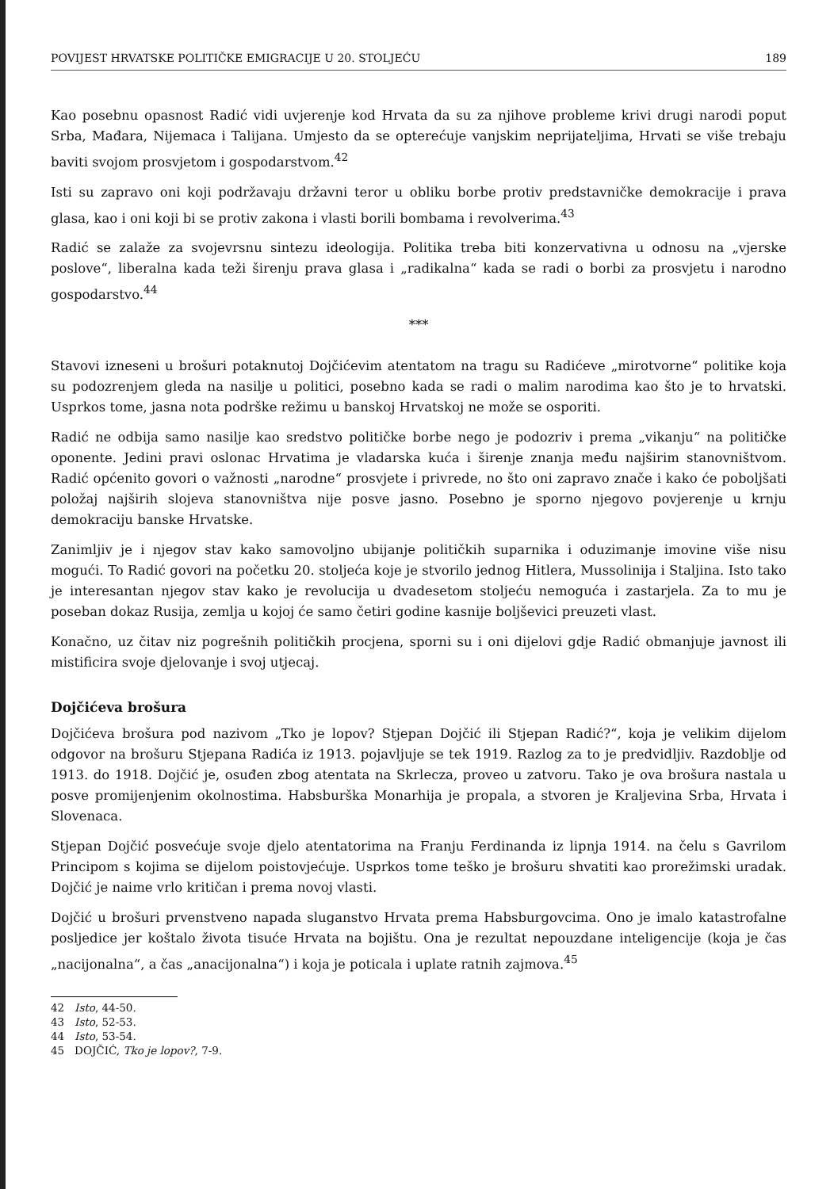POVIJEST HRVATSKE POLITIČKE EMIGRACIJE U 20. STOLJEĆU 189
Kao posebnu opasnost Radić vidi uvjerenje kod Hrvata da su za njihove probleme krivi drugi narodi poput Srba, Mađara, Nijemaca i Talijana. Umjesto da se opterećuje vanjskim neprijateljima, Hrvati se više trebaju baviti svojom prosvjetom i gospodarstvom.<sup>42</sup>
Isti su zapravo oni koji podržavaju državni teror u obliku borbe protiv predstavničke demokracije i prava glasa, kao i oni koji bi se protiv zakona i vlasti borili bombama i revolverima.<sup>43</sup>
Radić se zalaže za svojevrsnu sintezu ideologija. Politika treba biti konzervativna u odnosu na „vjerske poslove“, liberalna kada teži širenju prava glasa i „radikalna“ kada se radi o borbi za prosvjetu i narodno gospodarstvo.<sup>44</sup>
***
Stavovi izneseni u brošuri potaknutoj Dojčićevim atentatom na tragu su Radićeve „mirotvorne“ politike koja su podozrenjem gleda na nasilje u politici, posebno kada se radi o malim narodima kao što je to hrvatski. Usprkos tome, jasna nota podrške režimu u banskoj Hrvatskoj ne može se osporiti.
Radić ne odbija samo nasilje kao sredstvo političke borbe nego je podozriv i prema „vikanju“ na političke oponente. Jedini pravi oslonac Hrvatima je vladarska kuća i širenje znanja među najširim stanovništvom. Radić općenito govori o važnosti „narodne“ prosvjete i privrede, no što oni zapravo znače i kako će poboljšati položaj najširih slojeva stanovništva nije posve jasno. Posebno je sporno njegovo povjerenje u krnju demokraciju banske Hrvatske.
Zanimljiv je i njegov stav kako samovoljno ubijanje političkih suparnika i oduzimanje imovine više nisu mogući. To Radić govori na početku 20. stoljeća koje je stvorilo jednog Hitlera, Mussolinija i Staljina. Isto tako je interesantan njegov stav kako je revolucija u dvadesetom stoljeću nemoguća i zastarjela. Za to mu je poseban dokaz Rusija, zemlja u kojoj će samo četiri godine kasnije boljševici preuzeti vlast.
Konačno, uz čitav niz pogrešnih političkih procjena, sporni su i oni dijelovi gdje Radić obmanjuje javnost ili mistificira svoje djelovanje i svoj utjecaj.
Dojčićeva brošura
Dojčićeva brošura pod nazivom „Tko je lopov? Stjepan Dojčić ili Stjepan Radić?“, koja je velikim dijelom odgovor na brošuru Stjepana Radića iz 1913. pojavljuje se tek 1919. Razlog za to je predvidljiv. Razdoblje od 1913. do 1918. Dojčić je, osuđen zbog atentata na Skrlecza, proveo u zatvoru. Tako je ova brošura nastala u posve promijenjenim okolnostima. Habsburška Monarhija je propala, a stvoren je Kraljevina Srba, Hrvata i Slovenaca.
Stjepan Dojčić posvećuje svoje djelo atentatorima na Franju Ferdinanda iz lipnja 1914. na čelu s Gavrilom Principom s kojima se dijelom poistovjećuje. Usprkos tome teško je brošuru shvatiti kao prorežimski uradak. Dojčić je naime vrlo kritičan i prema novoj vlasti.
Dojčić u brošuri prvenstveno napada sluganstvo Hrvata prema Habsburgovcima. Ono je imalo katastrofalne posljedice jer koštalo života tisuće Hrvata na bojištu. Ona je rezultat nepouzdane inteligencije (koja je čas „nacijonalna“, a čas „anacijonalna“) i koja je poticala i uplate ratnih zajmova.<sup>45</sup>
42 Isto, 44-50.
43 Isto, 52-53.
44 Isto, 53-54.
45 DOJČIĆ, Tko je lopov?, 7-9.